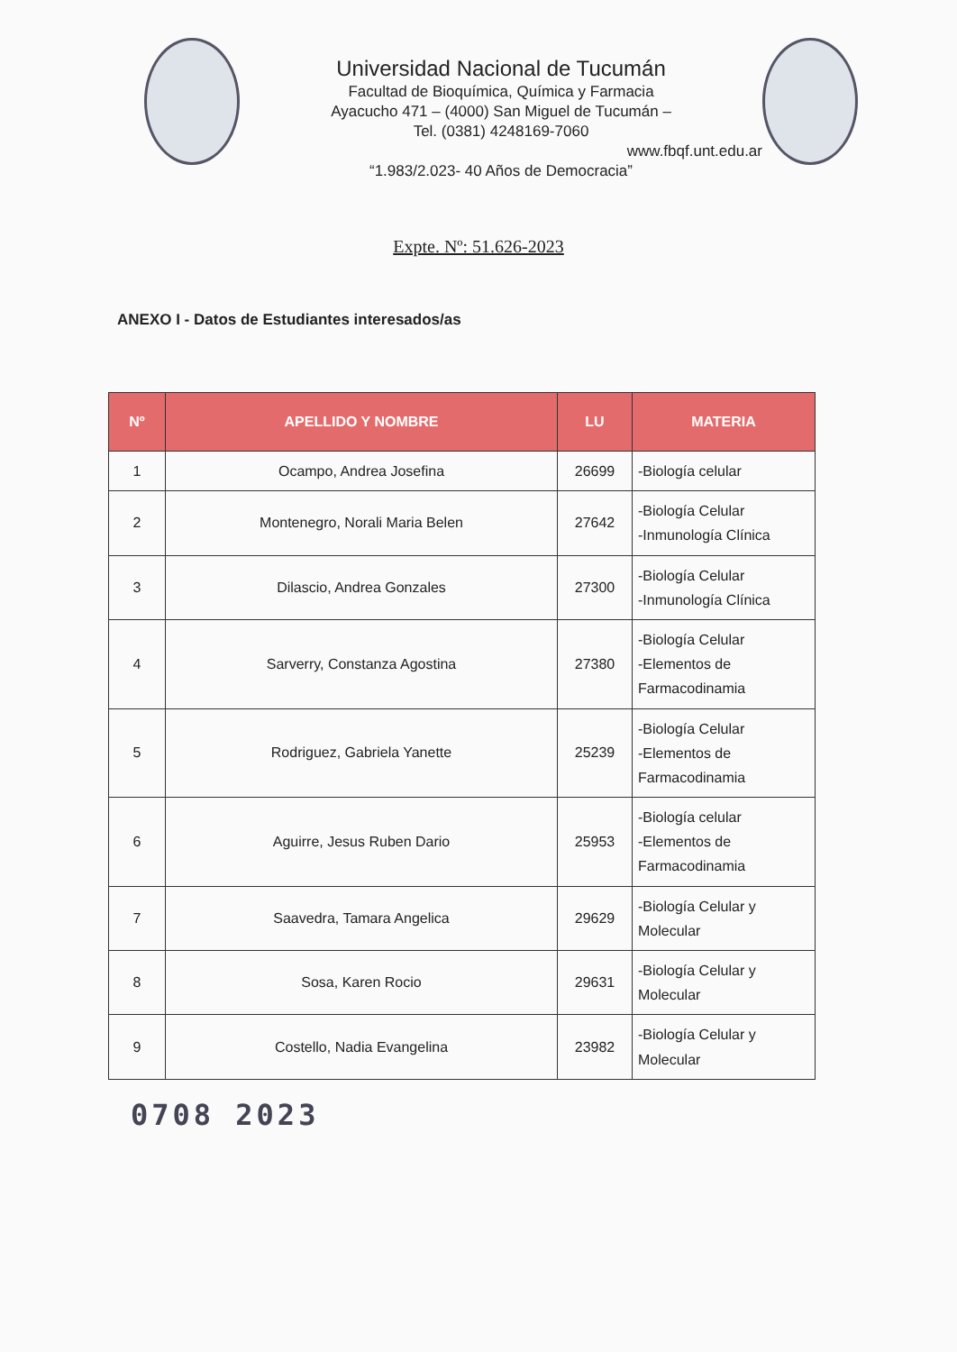Universidad Nacional de Tucumán
Facultad de Bioquímica, Química y Farmacia
Ayacucho 471 – (4000) San Miguel de Tucumán –
Tel. (0381) 4248169-7060
www.fbqf.unt.edu.ar
“1.983/2.023- 40 Años de Democracia”
Expte. Nº: 51.626-2023
ANEXO I - Datos de Estudiantes interesados/as
| Nº | APELLIDO Y NOMBRE | LU | MATERIA |
| --- | --- | --- | --- |
| 1 | Ocampo, Andrea Josefina | 26699 | -Biología celular |
| 2 | Montenegro, Norali Maria Belen | 27642 | -Biología Celular -Inmunología Clínica |
| 3 | Dilascio, Andrea Gonzales | 27300 | -Biología Celular -Inmunología Clínica |
| 4 | Sarverry, Constanza Agostina | 27380 | -Biología Celular -Elementos de Farmacodinamia |
| 5 | Rodriguez, Gabriela Yanette | 25239 | -Biología Celular -Elementos de Farmacodinamia |
| 6 | Aguirre, Jesus Ruben Dario | 25953 | -Biología celular -Elementos de Farmacodinamia |
| 7 | Saavedra, Tamara Angelica | 29629 | -Biología Celular y Molecular |
| 8 | Sosa, Karen Rocio | 29631 | -Biología Celular y Molecular |
| 9 | Costello, Nadia Evangelina | 23982 | -Biología Celular y Molecular |
0708 2023